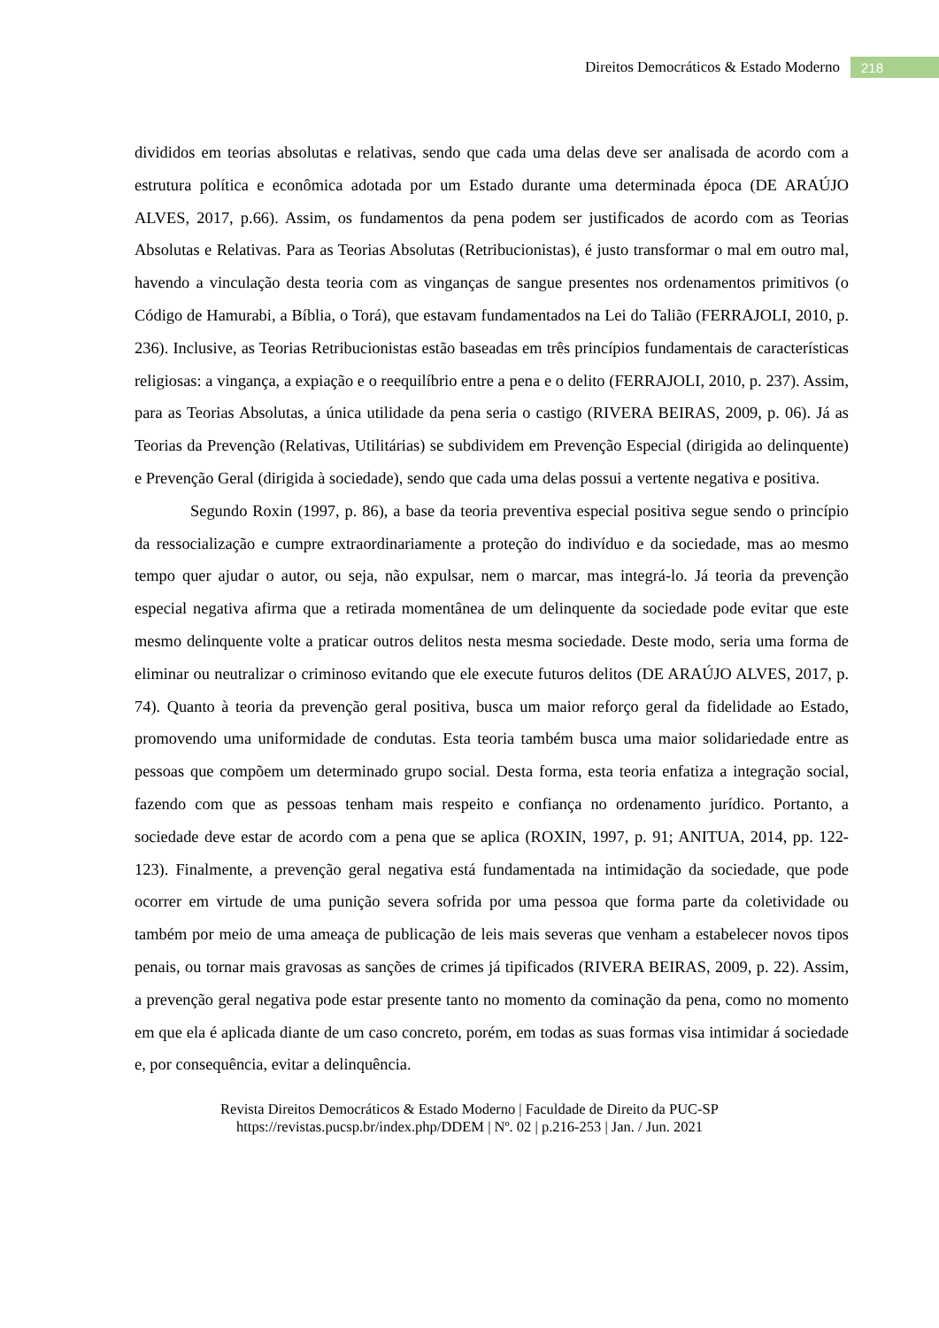Direitos Democráticos & Estado Moderno 218
divididos em teorias absolutas e relativas, sendo que cada uma delas deve ser analisada de acordo com a estrutura política e econômica adotada por um Estado durante uma determinada época (DE ARAÚJO ALVES, 2017, p.66). Assim, os fundamentos da pena podem ser justificados de acordo com as Teorias Absolutas e Relativas. Para as Teorias Absolutas (Retribucionistas), é justo transformar o mal em outro mal, havendo a vinculação desta teoria com as vinganças de sangue presentes nos ordenamentos primitivos (o Código de Hamurabi, a Bíblia, o Torá), que estavam fundamentados na Lei do Talião (FERRAJOLI, 2010, p. 236). Inclusive, as Teorias Retribucionistas estão baseadas em três princípios fundamentais de características religiosas: a vingança, a expiação e o reequilíbrio entre a pena e o delito (FERRAJOLI, 2010, p. 237). Assim, para as Teorias Absolutas, a única utilidade da pena seria o castigo (RIVERA BEIRAS, 2009, p. 06). Já as Teorias da Prevenção (Relativas, Utilitárias) se subdividem em Prevenção Especial (dirigida ao delinquente) e Prevenção Geral (dirigida à sociedade), sendo que cada uma delas possui a vertente negativa e positiva.
Segundo Roxin (1997, p. 86), a base da teoria preventiva especial positiva segue sendo o princípio da ressocialização e cumpre extraordinariamente a proteção do indivíduo e da sociedade, mas ao mesmo tempo quer ajudar o autor, ou seja, não expulsar, nem o marcar, mas integrá-lo. Já teoria da prevenção especial negativa afirma que a retirada momentânea de um delinquente da sociedade pode evitar que este mesmo delinquente volte a praticar outros delitos nesta mesma sociedade. Deste modo, seria uma forma de eliminar ou neutralizar o criminoso evitando que ele execute futuros delitos (DE ARAÚJO ALVES, 2017, p. 74). Quanto à teoria da prevenção geral positiva, busca um maior reforço geral da fidelidade ao Estado, promovendo uma uniformidade de condutas. Esta teoria também busca uma maior solidariedade entre as pessoas que compõem um determinado grupo social. Desta forma, esta teoria enfatiza a integração social, fazendo com que as pessoas tenham mais respeito e confiança no ordenamento jurídico. Portanto, a sociedade deve estar de acordo com a pena que se aplica (ROXIN, 1997, p. 91; ANITUA, 2014, pp. 122-123). Finalmente, a prevenção geral negativa está fundamentada na intimidação da sociedade, que pode ocorrer em virtude de uma punição severa sofrida por uma pessoa que forma parte da coletividade ou também por meio de uma ameaça de publicação de leis mais severas que venham a estabelecer novos tipos penais, ou tornar mais gravosas as sanções de crimes já tipificados (RIVERA BEIRAS, 2009, p. 22). Assim, a prevenção geral negativa pode estar presente tanto no momento da cominação da pena, como no momento em que ela é aplicada diante de um caso concreto, porém, em todas as suas formas visa intimidar á sociedade e, por consequência, evitar a delinquência.
Revista Direitos Democráticos & Estado Moderno | Faculdade de Direito da PUC-SP
https://revistas.pucsp.br/index.php/DDEM | Nº. 02 | p.216-253 | Jan. / Jun. 2021